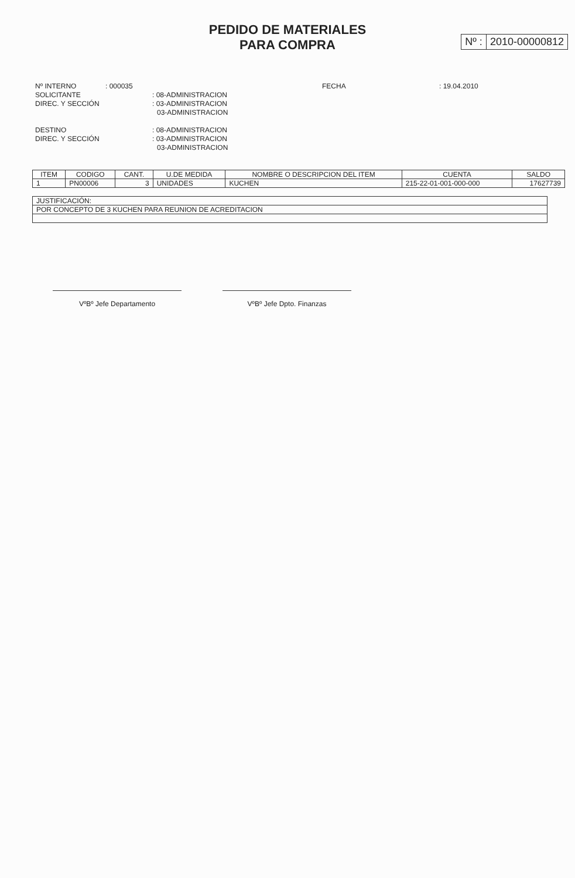PEDIDO DE MATERIALES
PARA COMPRA
Nº : 2010-00000812
Nº INTERNO : 000035 FECHA : 19.04.2010
SOLICITANTE : 08-ADMINISTRACION
DIREC. Y SECCIÓN : 03-ADMINISTRACION
03-ADMINISTRACION
DESTINO : 08-ADMINISTRACION
DIREC. Y SECCIÓN : 03-ADMINISTRACION
03-ADMINISTRACION
| ITEM | CODIGO | CANT. | U.DE MEDIDA | NOMBRE O DESCRIPCION DEL ITEM | CUENTA | SALDO |
| --- | --- | --- | --- | --- | --- | --- |
| 1 | PN00006 | 3 | UNIDADES | KUCHEN | 215-22-01-001-000-000 | 17627739 |
| JUSTIFICACIÓN: |
| POR CONCEPTO DE 3 KUCHEN PARA REUNION DE ACREDITACION |
VºBº Jefe Departamento VºBº Jefe Dpto. Finanzas